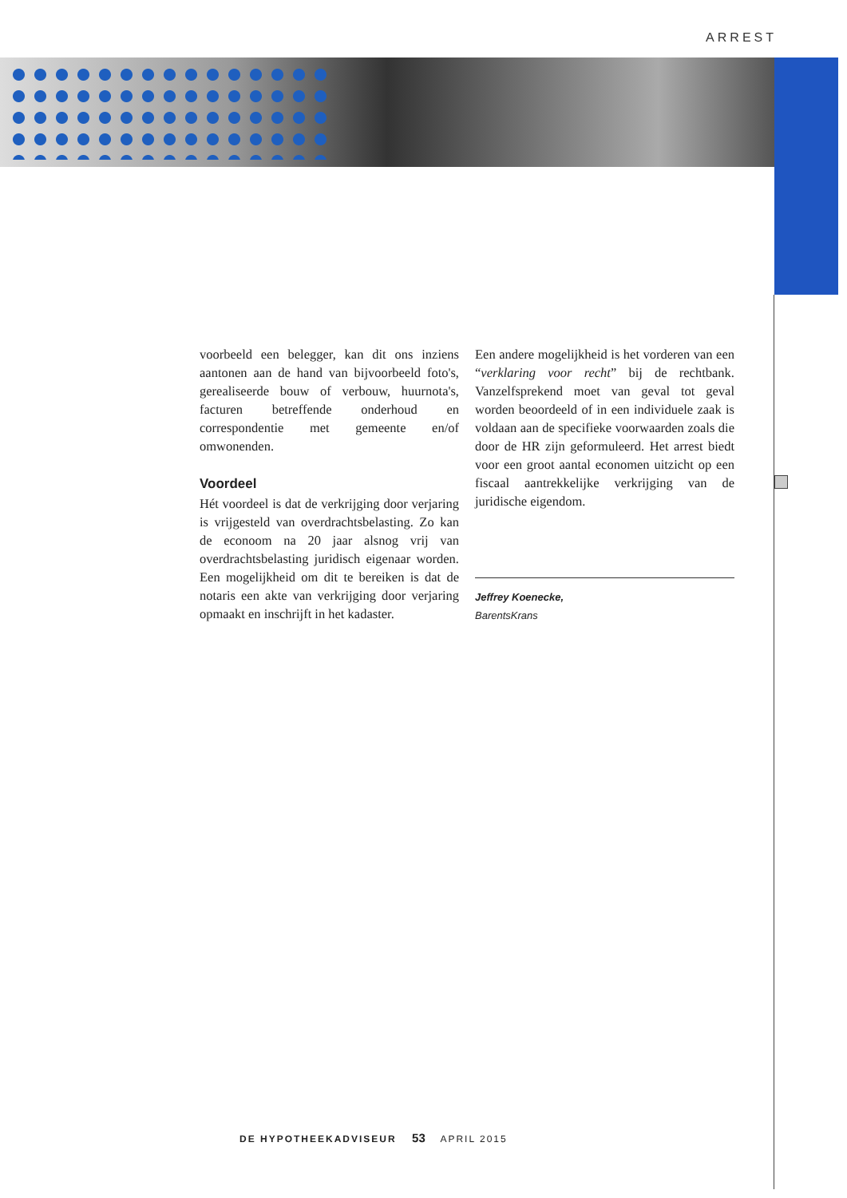ARREST
voorbeeld een belegger, kan dit ons inziens aantonen aan de hand van bijvoorbeeld foto's, gerealiseerde bouw of verbouw, huurnota's, facturen betreffende onderhoud en correspondentie met gemeente en/of omwonenden.
Voordeel
Hét voordeel is dat de verkrijging door verjaring is vrijgesteld van overdrachtsbelasting. Zo kan de econoom na 20 jaar alsnog vrij van overdrachtsbelasting juridisch eigenaar worden. Een mogelijkheid om dit te bereiken is dat de notaris een akte van verkrijging door verjaring opmaakt en inschrijft in het kadaster.
Een andere mogelijkheid is het vorderen van een “verklaring voor recht” bij de rechtbank. Vanzelfsprekend moet van geval tot geval worden beoordeeld of in een individuele zaak is voldaan aan de specifieke voorwaarden zoals die door de HR zijn geformuleerd. Het arrest biedt voor een groot aantal economen uitzicht op een fiscaal aantrekkelijke verkrijging van de juridische eigendom.
Jeffrey Koenecke,
BarentsKrans
DE HYPOTHEEKADVISEUR 53 APRIL 2015